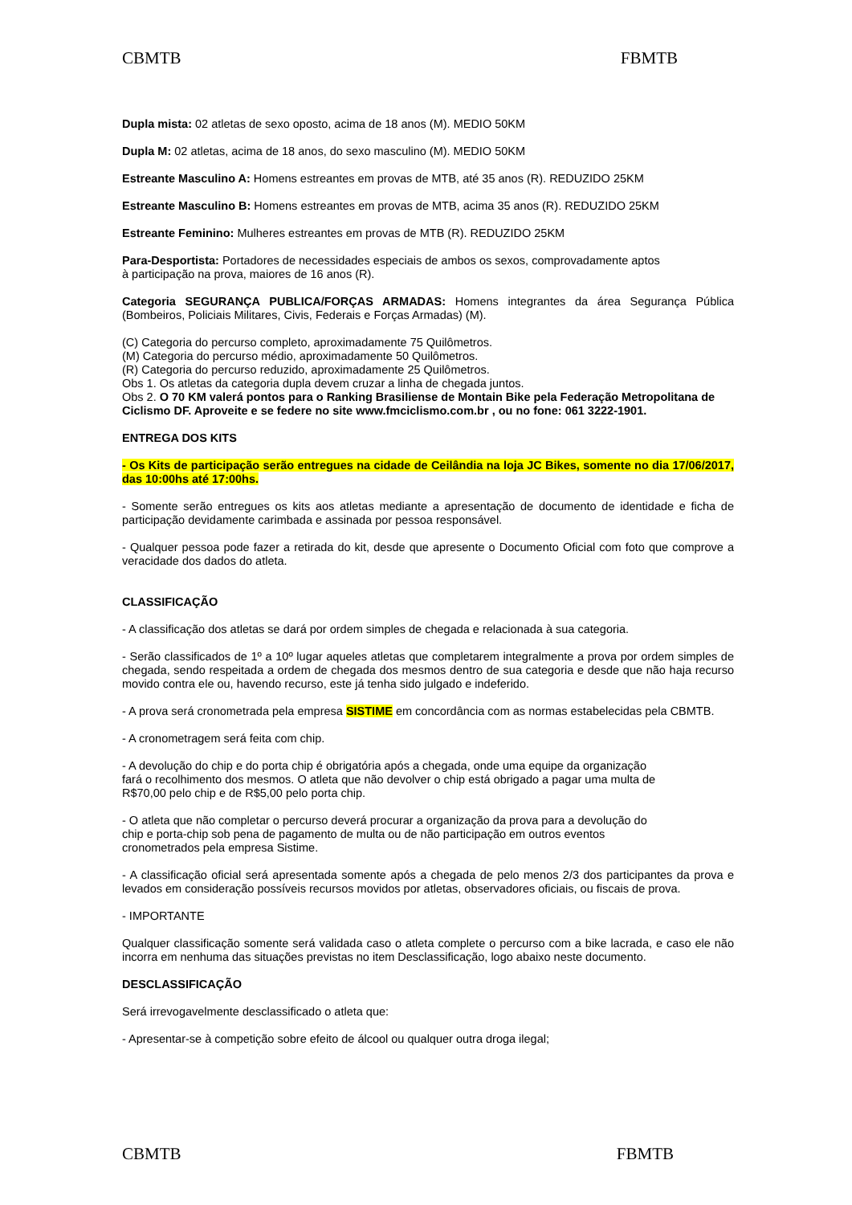CBMTB FBMTB
Dupla mista: 02 atletas de sexo oposto, acima de 18 anos (M). MEDIO 50KM
Dupla M: 02 atletas, acima de 18 anos, do sexo masculino (M). MEDIO 50KM
Estreante Masculino A: Homens estreantes em provas de MTB, até 35 anos (R). REDUZIDO 25KM
Estreante Masculino B: Homens estreantes em provas de MTB, acima 35 anos (R). REDUZIDO 25KM
Estreante Feminino: Mulheres estreantes em provas de MTB (R). REDUZIDO 25KM
Para-Desportista: Portadores de necessidades especiais de ambos os sexos, comprovadamente aptos
à participação na prova, maiores de 16 anos (R).
Categoria SEGURANÇA PUBLICA/FORÇAS ARMADAS: Homens integrantes da área Segurança Pública (Bombeiros, Policiais Militares, Civis, Federais e Forças Armadas) (M).
(C) Categoria do percurso completo, aproximadamente 75 Quilômetros.
(M) Categoria do percurso médio, aproximadamente 50 Quilômetros.
(R) Categoria do percurso reduzido, aproximadamente 25 Quilômetros.
Obs 1. Os atletas da categoria dupla devem cruzar a linha de chegada juntos.
Obs 2. O 70 KM valerá pontos para o Ranking Brasiliense de Montain Bike pela Federação Metropolitana de Ciclismo DF. Aproveite e se federe no site www.fmciclismo.com.br , ou no fone: 061 3222-1901.
ENTREGA DOS KITS
- Os Kits de participação serão entregues na cidade de Ceilândia na loja JC Bikes, somente no dia 17/06/2017, das 10:00hs até 17:00hs.
- Somente serão entregues os kits aos atletas mediante a apresentação de documento de identidade e ficha de participação devidamente carimbada e assinada por pessoa responsável.
- Qualquer pessoa pode fazer a retirada do kit, desde que apresente o Documento Oficial com foto que comprove a veracidade dos dados do atleta.
CLASSIFICAÇÃO
- A classificação dos atletas se dará por ordem simples de chegada e relacionada à sua categoria.
- Serão classificados de 1º a 10º lugar aqueles atletas que completarem integralmente a prova por ordem simples de chegada, sendo respeitada a ordem de chegada dos mesmos dentro de sua categoria e desde que não haja recurso movido contra ele ou, havendo recurso, este já tenha sido julgado e indeferido.
- A prova será cronometrada pela empresa SISTIME em concordância com as normas estabelecidas pela CBMTB.
- A cronometragem será feita com chip.
- A devolução do chip e do porta chip é obrigatória após a chegada, onde uma equipe da organização
fará o recolhimento dos mesmos. O atleta que não devolver o chip está obrigado a pagar uma multa de
R$70,00 pelo chip e de R$5,00 pelo porta chip.
- O atleta que não completar o percurso deverá procurar a organização da prova para a devolução do
chip e porta-chip sob pena de pagamento de multa ou de não participação em outros eventos
cronometrados pela empresa Sistime.
- A classificação oficial será apresentada somente após a chegada de pelo menos 2/3 dos participantes da prova e levados em consideração possíveis recursos movidos por atletas, observadores oficiais, ou fiscais de prova.
- IMPORTANTE
Qualquer classificação somente será validada caso o atleta complete o percurso com a bike lacrada, e caso ele não incorra em nenhuma das situações previstas no item Desclassificação, logo abaixo neste documento.
DESCLASSIFICAÇÃO
Será irrevogavelmente desclassificado o atleta que:
- Apresentar-se à competição sobre efeito de álcool ou qualquer outra droga ilegal;
CBMTB FBMTB